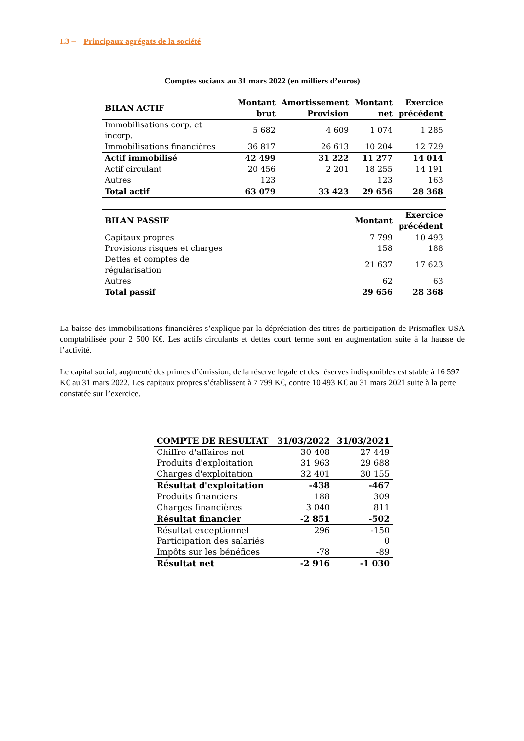I.3 – Principaux agrégats de la société
Comptes sociaux au 31 mars 2022 (en milliers d’euros)
| BILAN ACTIF | Montant brut | Amortissement Provision | Montant net | Exercice précédent |
| --- | --- | --- | --- | --- |
| Immobilisations corp. et incorp. | 5 682 | 4 609 | 1 074 | 1 285 |
| Immobilisations financières | 36 817 | 26 613 | 10 204 | 12 729 |
| Actif immobilisé | 42 499 | 31 222 | 11 277 | 14 014 |
| Actif circulant | 20 456 | 2 201 | 18 255 | 14 191 |
| Autres | 123 | | 123 | 163 |
| Total actif | 63 079 | 33 423 | 29 656 | 28 368 |
| BILAN PASSIF | Montant | Exercice précédent |
| --- | --- | --- |
| Capitaux propres | 7 799 | 10 493 |
| Provisions risques et charges | 158 | 188 |
| Dettes et comptes de régularisation | 21 637 | 17 623 |
| Autres | 62 | 63 |
| Total passif | 29 656 | 28 368 |
La baisse des immobilisations financières s’explique par la dépréciation des titres de participation de Prismaflex USA comptabilisée pour 2 500 K€. Les actifs circulants et dettes court terme sont en augmentation suite à la hausse de l’activité.
Le capital social, augmenté des primes d’émission, de la réserve légale et des réserves indisponibles est stable à 16 597 K€ au 31 mars 2022. Les capitaux propres s’établissent à 7 799 K€, contre 10 493 K€ au 31 mars 2021 suite à la perte constatée sur l’exercice.
| COMPTE DE RESULTAT | 31/03/2022 | 31/03/2021 |
| --- | --- | --- |
| Chiffre d'affaires net | 30 408 | 27 449 |
| Produits d'exploitation | 31 963 | 29 688 |
| Charges d'exploitation | 32 401 | 30 155 |
| Résultat d'exploitation | -438 | -467 |
| Produits financiers | 188 | 309 |
| Charges financières | 3 040 | 811 |
| Résultat financier | -2 851 | -502 |
| Résultat exceptionnel | 296 | -150 |
| Participation des salariés | | 0 |
| Impôts sur les bénéfices | -78 | -89 |
| Résultat net | -2 916 | -1 030 |